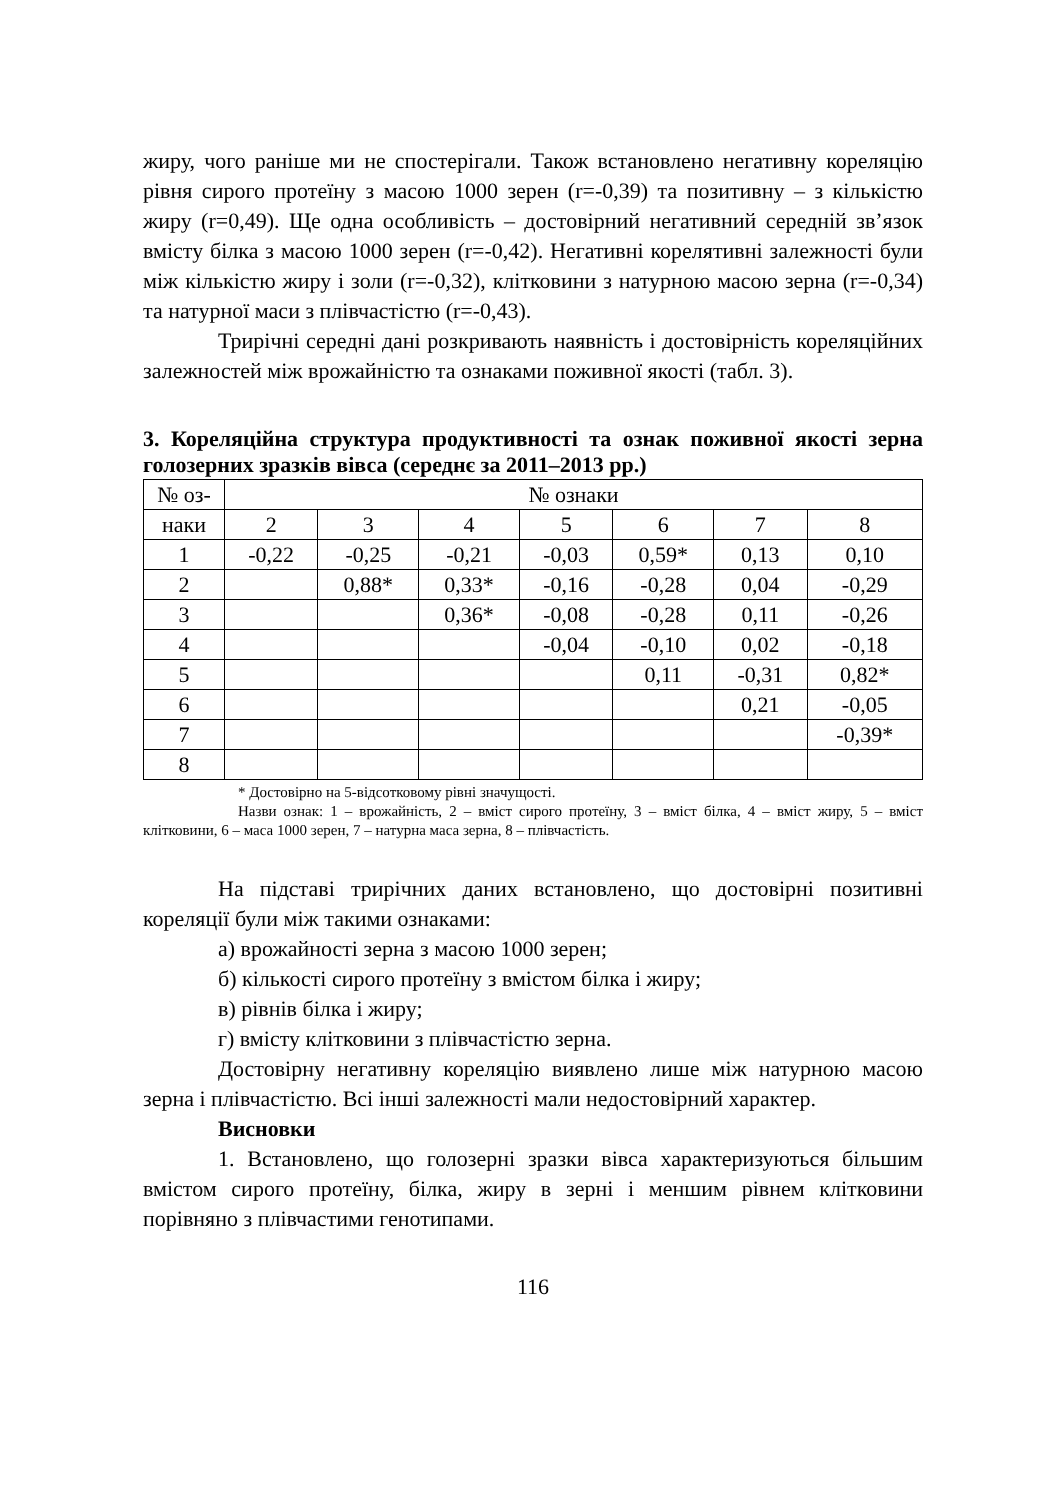жиру, чого раніше ми не спостерігали. Також встановлено негативну кореляцію рівня сирого протеїну з масою 1000 зерен (r=-0,39) та позитивну – з кількістю жиру (r=0,49). Ще одна особливість – достовірний негативний середній зв’язок вмісту білка з масою 1000 зерен (r=-0,42). Негативні корелятивні залежності були між кількістю жиру і золи (r=-0,32), клітковини з натурною масою зерна (r=-0,34) та натурної маси з плівчастістю (r=-0,43).
Трирічні середні дані розкривають наявність і достовірність кореляційних залежностей між врожайністю та ознаками поживної якості (табл. 3).
3. Кореляційна структура продуктивності та ознак поживної якості зерна голозерних зразків вівса (середнє за 2011–2013 рр.)
| № оз- | № ознаки | | | | | | |
| наки | 2 | 3 | 4 | 5 | 6 | 7 | 8 |
| 1 | -0,22 | -0,25 | -0,21 | -0,03 | 0,59* | 0,13 | 0,10 |
| 2 | | 0,88* | 0,33* | -0,16 | -0,28 | 0,04 | -0,29 |
| 3 | | | 0,36* | -0,08 | -0,28 | 0,11 | -0,26 |
| 4 | | | | -0,04 | -0,10 | 0,02 | -0,18 |
| 5 | | | | | 0,11 | -0,31 | 0,82* |
| 6 | | | | | | 0,21 | -0,05 |
| 7 | | | | | | | -0,39* |
| 8 | | | | | | | |
* Достовірно на 5-відсотковому рівні значущості.
Назви ознак: 1 – врожайність, 2 – вміст сирого протеїну, 3 – вміст білка, 4 – вміст жиру, 5 – вміст клітковини, 6 – маса 1000 зерен, 7 – натурна маса зерна, 8 – плівчастість.
На підставі трирічних даних встановлено, що достовірні позитивні кореляції були між такими ознаками:
а) врожайності зерна з масою 1000 зерен;
б) кількості сирого протеїну з вмістом білка і жиру;
в) рівнів білка і жиру;
г) вмісту клітковини з плівчастістю зерна.
Достовірну негативну кореляцію виявлено лише між натурною масою зерна і плівчастістю. Всі інші залежності мали недостовірний характер.
Висновки
1. Встановлено, що голозерні зразки вівса характеризуються більшим вмістом сирого протеїну, білка, жиру в зерні і меншим рівнем клітковини порівняно з плівчастими генотипами.
116